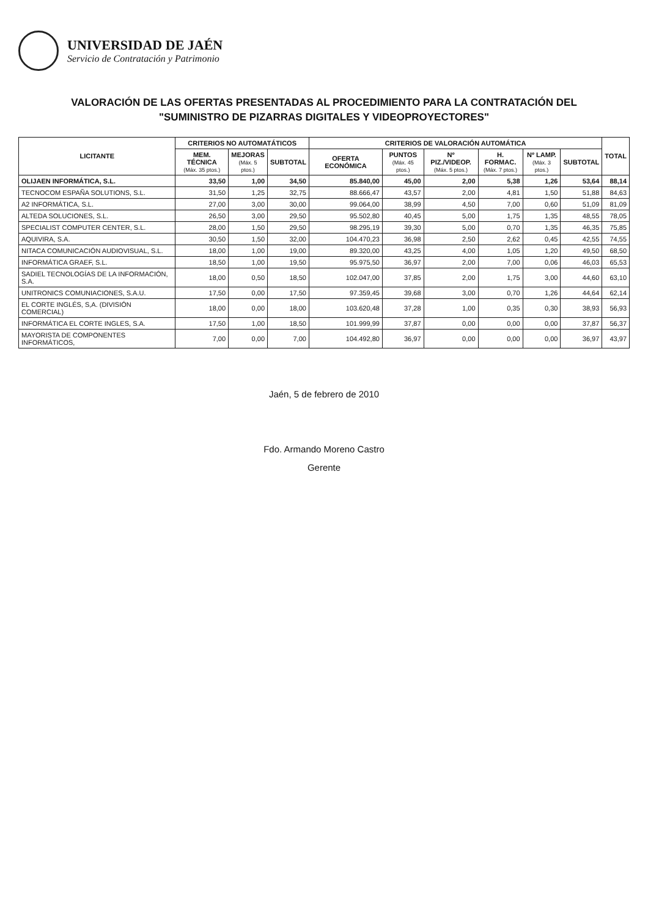UNIVERSIDAD DE JAÉN
Servicio de Contratación y Patrimonio
VALORACIÓN DE LAS OFERTAS PRESENTADAS AL PROCEDIMIENTO PARA LA CONTRATACIÓN DEL
"SUMINISTRO DE PIZARRAS DIGITALES Y VIDEOPROYECTORES"
| LICITANTE | CRITERIOS NO AUTOMATÁTICOS | | | CRITERIOS DE VALORACIÓN AUTOMÁTICA | | | | | | TOTAL |
| --- | --- | --- | --- | --- | --- | --- | --- | --- | --- | --- |
| | MEM. TÉCNICA (Máx. 35 ptos.) | MEJORAS (Máx. 5 ptos.) | SUBTOTAL | OFERTA ECONÓMICA | PUNTOS (Máx. 45 ptos.) | Nº PIZ./VIDEOP. (Máx. 5 ptos.) | H. FORMAC. (Máx. 7 ptos.) | Nº LAMP. (Máx. 3 ptos.) | SUBTOTAL | |
| OLIJAEN INFORMÁTICA, S.L. | 33,50 | 1,00 | 34,50 | 85.840,00 | 45,00 | 2,00 | 5,38 | 1,26 | 53,64 | 88,14 |
| TECNOCOM ESPAÑA SOLUTIONS, S.L. | 31,50 | 1,25 | 32,75 | 88.666,47 | 43,57 | 2,00 | 4,81 | 1,50 | 51,88 | 84,63 |
| A2 INFORMÁTICA, S.L. | 27,00 | 3,00 | 30,00 | 99.064,00 | 38,99 | 4,50 | 7,00 | 0,60 | 51,09 | 81,09 |
| ALTEDA SOLUCIONES, S.L. | 26,50 | 3,00 | 29,50 | 95.502,80 | 40,45 | 5,00 | 1,75 | 1,35 | 48,55 | 78,05 |
| SPECIALIST COMPUTER CENTER, S.L. | 28,00 | 1,50 | 29,50 | 98.295,19 | 39,30 | 5,00 | 0,70 | 1,35 | 46,35 | 75,85 |
| AQUIVIRA, S.A. | 30,50 | 1,50 | 32,00 | 104.470,23 | 36,98 | 2,50 | 2,62 | 0,45 | 42,55 | 74,55 |
| NITACA COMUNICACIÓN AUDIOVISUAL, S.L. | 18,00 | 1,00 | 19,00 | 89.320,00 | 43,25 | 4,00 | 1,05 | 1,20 | 49,50 | 68,50 |
| INFORMÁTICA GRAEF, S.L. | 18,50 | 1,00 | 19,50 | 95.975,50 | 36,97 | 2,00 | 7,00 | 0,06 | 46,03 | 65,53 |
| SADIEL TECNOLOGÍAS DE LA INFORMACIÓN, S.A. | 18,00 | 0,50 | 18,50 | 102.047,00 | 37,85 | 2,00 | 1,75 | 3,00 | 44,60 | 63,10 |
| UNITRONICS COMUNIACIONES, S.A.U. | 17,50 | 0,00 | 17,50 | 97.359,45 | 39,68 | 3,00 | 0,70 | 1,26 | 44,64 | 62,14 |
| EL CORTE INGLÉS, S,A. (DIVISIÓN COMERCIAL) | 18,00 | 0,00 | 18,00 | 103.620,48 | 37,28 | 1,00 | 0,35 | 0,30 | 38,93 | 56,93 |
| INFORMÁTICA EL CORTE INGLES, S.A. | 17,50 | 1,00 | 18,50 | 101.999,99 | 37,87 | 0,00 | 0,00 | 0,00 | 37,87 | 56,37 |
| MAYORISTA DE COMPONENTES INFORMÁTICOS, | 7,00 | 0,00 | 7,00 | 104.492,80 | 36,97 | 0,00 | 0,00 | 0,00 | 36,97 | 43,97 |
Jaén, 5 de febrero de 2010
Fdo. Armando Moreno Castro
Gerente